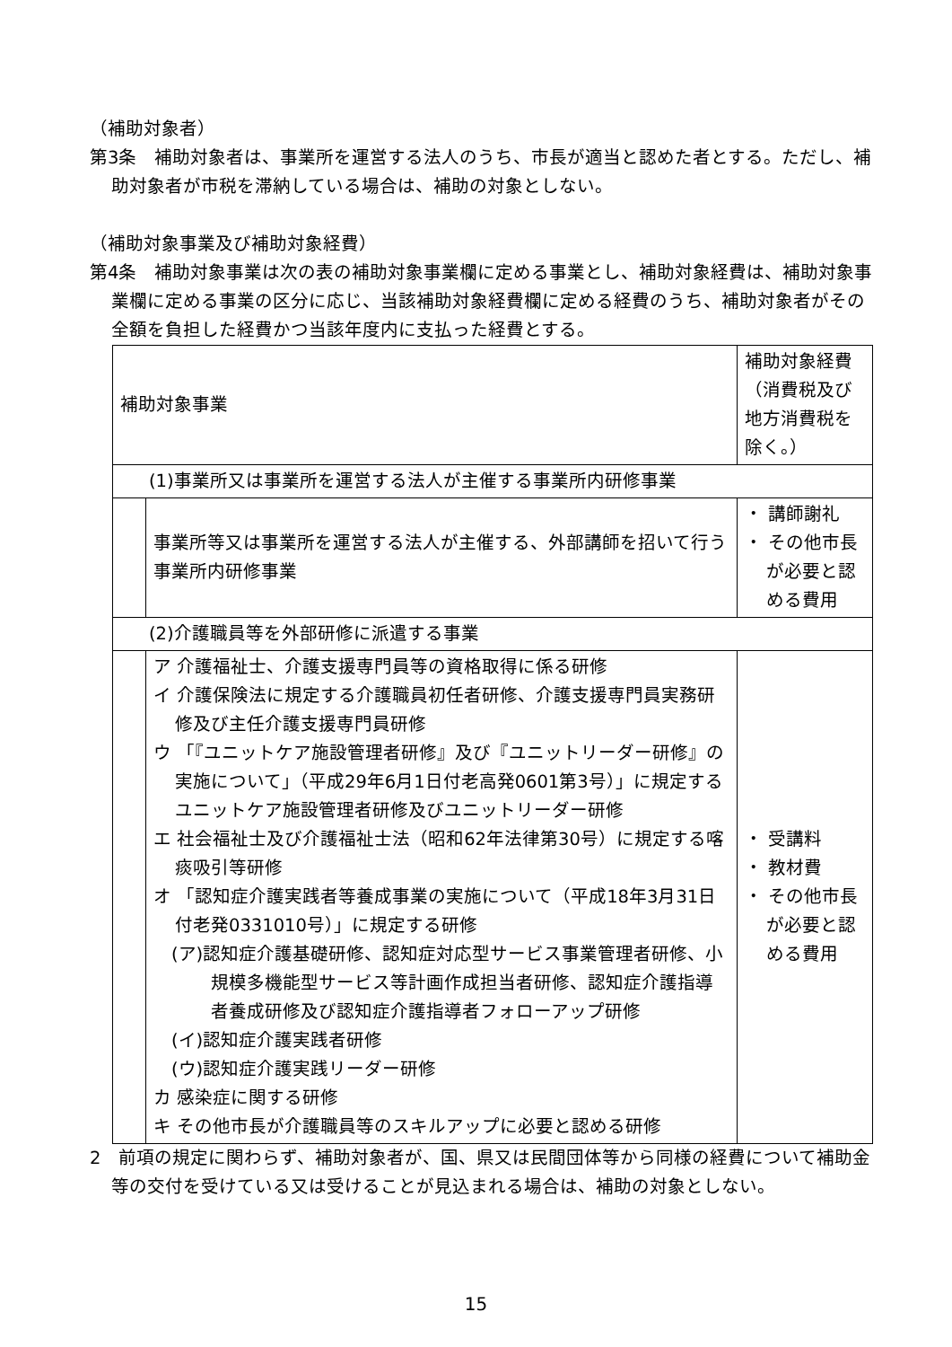（補助対象者）
第3条　補助対象者は、事業所を運営する法人のうち、市長が適当と認めた者とする。ただし、補助対象者が市税を滞納している場合は、補助の対象としない。
（補助対象事業及び補助対象経費）
第4条　補助対象事業は次の表の補助対象事業欄に定める事業とし、補助対象経費は、補助対象事業欄に定める事業の区分に応じ、当該補助対象経費欄に定める経費のうち、補助対象者がその全額を負担した経費かつ当該年度内に支払った経費とする。
| 補助対象事業 | | 補助対象経費 （消費税及び地方消費税を除く。） |
| (1)事業所又は事業所を運営する法人が主催する事業所内研修事業 | | |
| | 事業所等又は事業所を運営する法人が主催する、外部講師を招いて行う事業所内研修事業 | ・ 講師謝礼 ・ その他市長が必要と認める費用 |
| (2)介護職員等を外部研修に派遣する事業 | | |
| | ア 介護福祉士、介護支援専門員等の資格取得に係る研修 イ 介護保険法に規定する介護職員初任者研修、介護支援専門員実務研修及び主任介護支援専門員研修 ウ 「『ユニットケア施設管理者研修』及び『ユニットリーダー研修』の実施について」（平成29年6月1日付老高発0601第3号）」に規定するユニットケア施設管理者研修及びユニットリーダー研修 エ 社会福祉士及び介護福祉士法（昭和62年法律第30号）に規定する喀痰吸引等研修 オ 「認知症介護実践者等養成事業の実施について（平成18年3月31日付老発0331010号）」に規定する研修 (ア)認知症介護基礎研修、認知症対応型サービス事業管理者研修、小規模多機能型サービス等計画作成担当者研修、認知症介護指導者養成研修及び認知症介護指導者フォローアップ研修 (イ)認知症介護実践者研修 (ウ)認知症介護実践リーダー研修 カ 感染症に関する研修 キ その他市長が介護職員等のスキルアップに必要と認める研修 | ・ 受講料 ・ 教材費 ・ その他市長が必要と認める費用 |
2　前項の規定に関わらず、補助対象者が、国、県又は民間団体等から同様の経費について補助金等の交付を受けている又は受けることが見込まれる場合は、補助の対象としない。
15